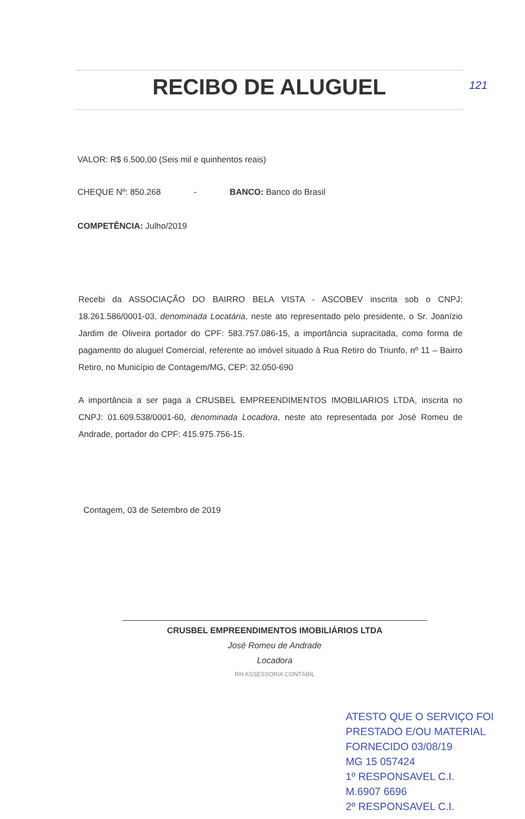121
RECIBO DE ALUGUEL
VALOR: R$ 6.500,00 (Seis mil e quinhentos reais)
CHEQUE Nº: 850.268 - BANCO: Banco do Brasil
COMPETÊNCIA: Julho/2019
Recebi da ASSOCIAÇÃO DO BAIRRO BELA VISTA - ASCOBEV inscrita sob o CNPJ: 18.261.586/0001-03, denominada Locatária, neste ato representado pelo presidente, o Sr. Joanízio Jardim de Oliveira portador do CPF: 583.757.086-15, a importância supracitada, como forma de pagamento do aluguel Comercial, referente ao imóvel situado à Rua Retiro do Triunfo, nº 11 – Bairro Retiro, no Município de Contagem/MG, CEP: 32.050-690
A importância a ser paga a CRUSBEL EMPREENDIMENTOS IMOBILIARIOS LTDA, inscrita no CNPJ: 01.609.538/0001-60, denominada Locadora, neste ato representada por José Romeu de Andrade, portador do CPF: 415.975.756-15.
Contagem, 03 de Setembro de 2019
CRUSBEL EMPREENDIMENTOS IMOBILIÁRIOS LTDA
José Romeu de Andrade
Locadora
RH ASSESSORIA CONTÁBIL
ATESTO QUE O SERVIÇO FOI PRESTADO E/OU MATERIAL FORNECIDO 03/08/19
MG 15 057424
1º RESPONSAVEL C.I.
M.6907 6696
2º RESPONSAVEL C.I.